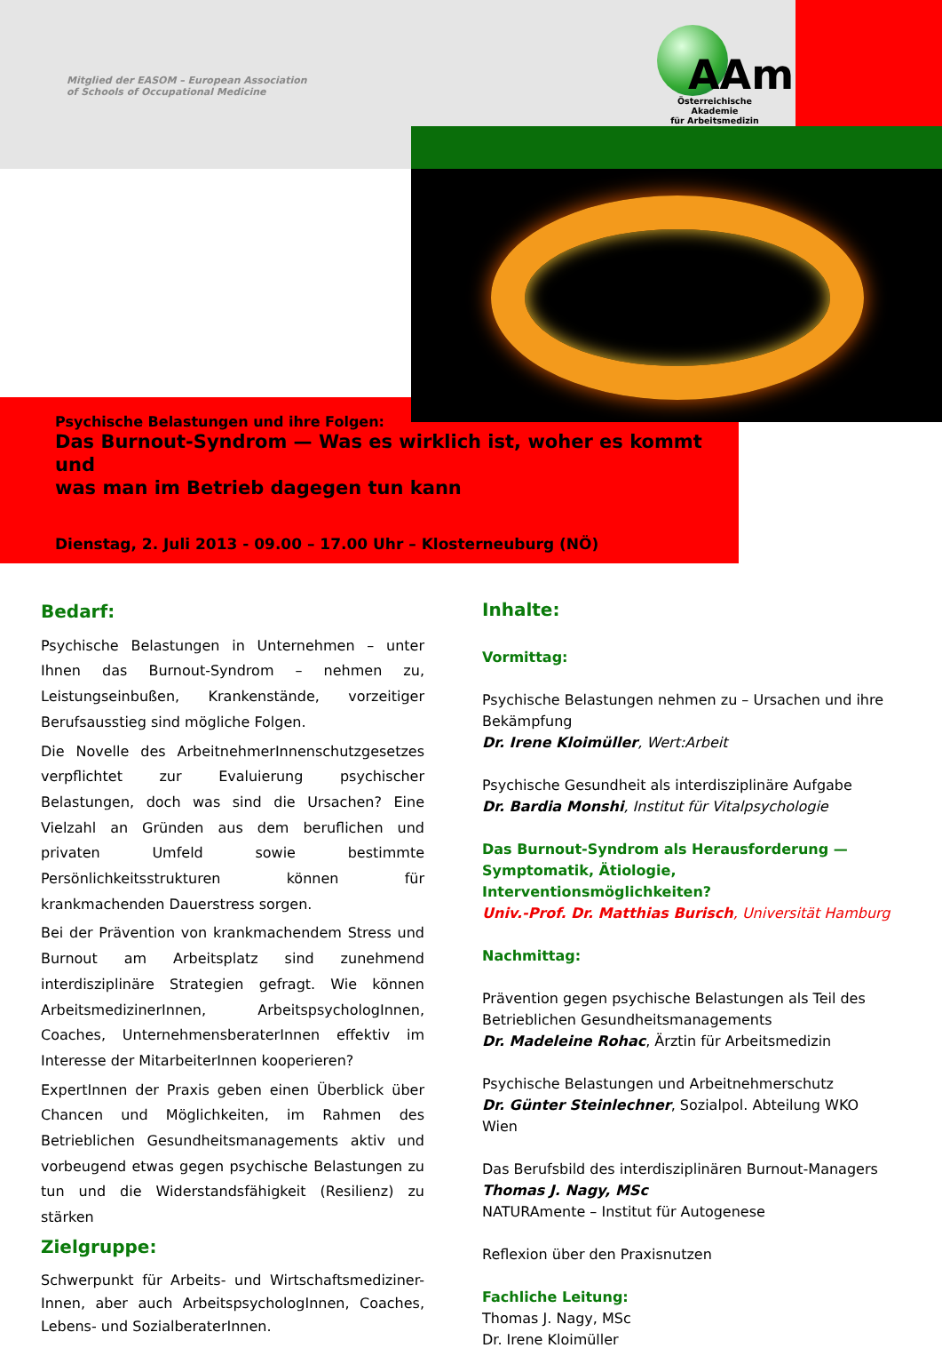Mitglied der EASOM – European Association
of Schools of Occupational Medicine
AAm
Österreichische Akademie
für Arbeitsmedizin
Psychische Belastungen und ihre Folgen:
Das Burnout-Syndrom — Was es wirklich ist, woher es kommt und
was man im Betrieb dagegen tun kann
Dienstag, 2. Juli 2013 - 09.00 – 17.00 Uhr – Klosterneuburg (NÖ)
Bedarf:
Psychische Belastungen in Unternehmen – unter Ihnen das Burnout-Syndrom – nehmen zu, Leistungseinbußen, Krankenstände, vorzeitiger Berufsausstieg sind mögliche Folgen.
Die Novelle des ArbeitnehmerInnenschutzgesetzes verpflichtet zur Evaluierung psychischer Belastungen, doch was sind die Ursachen? Eine Vielzahl an Gründen aus dem beruflichen und privaten Umfeld sowie bestimmte Persönlichkeitsstrukturen können für krankmachenden Dauerstress sorgen.
Bei der Prävention von krankmachendem Stress und Burnout am Arbeitsplatz sind zunehmend interdisziplinäre Strategien gefragt. Wie können ArbeitsmedizinerInnen, ArbeitspsychologInnen, Coaches, UnternehmensberaterInnen effektiv im Interesse der MitarbeiterInnen kooperieren?
ExpertInnen der Praxis geben einen Überblick über Chancen und Möglichkeiten, im Rahmen des Betrieblichen Gesundheitsmanagements aktiv und vorbeugend etwas gegen psychische Belastungen zu tun und die Widerstandsfähigkeit (Resilienz) zu stärken
Zielgruppe:
Schwerpunkt für Arbeits- und Wirtschaftsmediziner-Innen, aber auch ArbeitspsychologInnen, Coaches, Lebens- und SozialberaterInnen.
Inhalte:
Vormittag:
Psychische Belastungen nehmen zu – Ursachen und ihre Bekämpfung
Dr. Irene Kloimüller, Wert:Arbeit
Psychische Gesundheit als interdisziplinäre Aufgabe
Dr. Bardia Monshi, Institut für Vitalpsychologie
Das Burnout-Syndrom als Herausforderung — Symptomatik, Ätiologie, Interventionsmöglichkeiten?
Univ.-Prof. Dr. Matthias Burisch, Universität Hamburg
Nachmittag:
Prävention gegen psychische Belastungen als Teil des Betrieblichen Gesundheitsmanagements
Dr. Madeleine Rohac, Ärztin für Arbeitsmedizin
Psychische Belastungen und Arbeitnehmerschutz
Dr. Günter Steinlechner, Sozialpol. Abteilung WKO Wien
Das Berufsbild des interdisziplinären Burnout-Managers
Thomas J. Nagy, MSc
NATURAmente – Institut für Autogenese
Reflexion über den Praxisnutzen
Fachliche Leitung:
Thomas J. Nagy, MSc
Dr. Irene Kloimüller